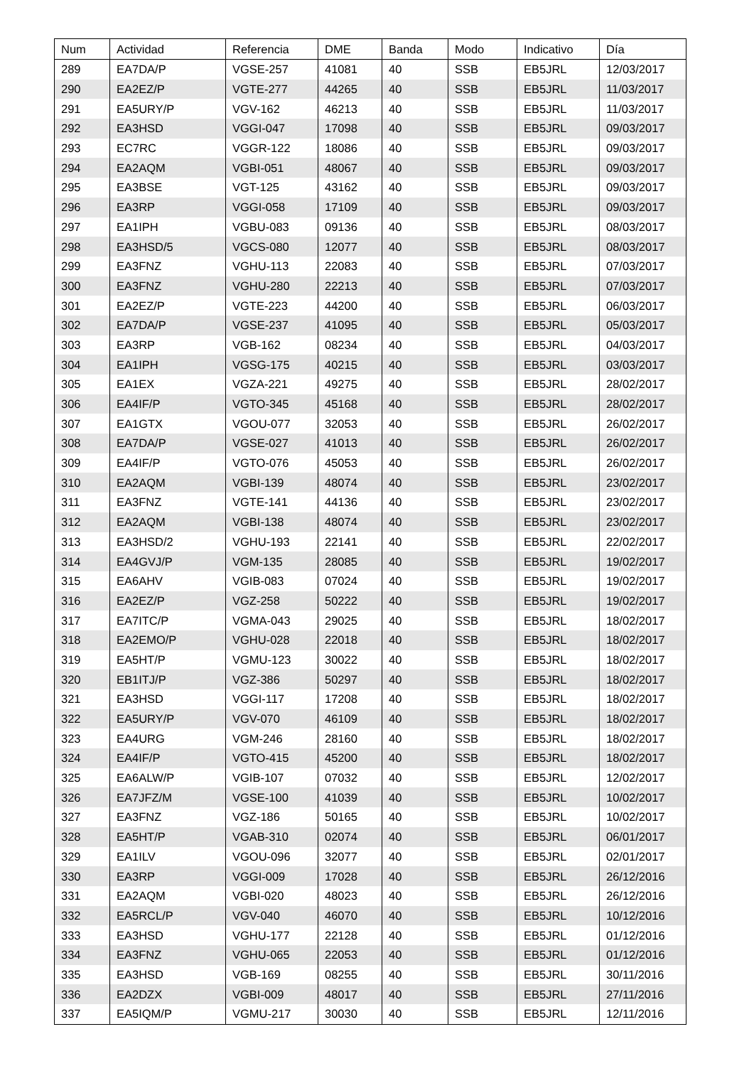| Num | Actividad | Referencia | DME | Banda | Modo | Indicativo | Día |
| --- | --- | --- | --- | --- | --- | --- | --- |
| 289 | EA7DA/P | VGSE-257 | 41081 | 40 | SSB | EB5JRL | 12/03/2017 |
| 290 | EA2EZ/P | VGTE-277 | 44265 | 40 | SSB | EB5JRL | 11/03/2017 |
| 291 | EA5URY/P | VGV-162 | 46213 | 40 | SSB | EB5JRL | 11/03/2017 |
| 292 | EA3HSD | VGGI-047 | 17098 | 40 | SSB | EB5JRL | 09/03/2017 |
| 293 | EC7RC | VGGR-122 | 18086 | 40 | SSB | EB5JRL | 09/03/2017 |
| 294 | EA2AQM | VGBI-051 | 48067 | 40 | SSB | EB5JRL | 09/03/2017 |
| 295 | EA3BSE | VGT-125 | 43162 | 40 | SSB | EB5JRL | 09/03/2017 |
| 296 | EA3RP | VGGI-058 | 17109 | 40 | SSB | EB5JRL | 09/03/2017 |
| 297 | EA1IPH | VGBU-083 | 09136 | 40 | SSB | EB5JRL | 08/03/2017 |
| 298 | EA3HSD/5 | VGCS-080 | 12077 | 40 | SSB | EB5JRL | 08/03/2017 |
| 299 | EA3FNZ | VGHU-113 | 22083 | 40 | SSB | EB5JRL | 07/03/2017 |
| 300 | EA3FNZ | VGHU-280 | 22213 | 40 | SSB | EB5JRL | 07/03/2017 |
| 301 | EA2EZ/P | VGTE-223 | 44200 | 40 | SSB | EB5JRL | 06/03/2017 |
| 302 | EA7DA/P | VGSE-237 | 41095 | 40 | SSB | EB5JRL | 05/03/2017 |
| 303 | EA3RP | VGB-162 | 08234 | 40 | SSB | EB5JRL | 04/03/2017 |
| 304 | EA1IPH | VGSG-175 | 40215 | 40 | SSB | EB5JRL | 03/03/2017 |
| 305 | EA1EX | VGZA-221 | 49275 | 40 | SSB | EB5JRL | 28/02/2017 |
| 306 | EA4IF/P | VGTO-345 | 45168 | 40 | SSB | EB5JRL | 28/02/2017 |
| 307 | EA1GTX | VGOU-077 | 32053 | 40 | SSB | EB5JRL | 26/02/2017 |
| 308 | EA7DA/P | VGSE-027 | 41013 | 40 | SSB | EB5JRL | 26/02/2017 |
| 309 | EA4IF/P | VGTO-076 | 45053 | 40 | SSB | EB5JRL | 26/02/2017 |
| 310 | EA2AQM | VGBI-139 | 48074 | 40 | SSB | EB5JRL | 23/02/2017 |
| 311 | EA3FNZ | VGTE-141 | 44136 | 40 | SSB | EB5JRL | 23/02/2017 |
| 312 | EA2AQM | VGBI-138 | 48074 | 40 | SSB | EB5JRL | 23/02/2017 |
| 313 | EA3HSD/2 | VGHU-193 | 22141 | 40 | SSB | EB5JRL | 22/02/2017 |
| 314 | EA4GVJ/P | VGM-135 | 28085 | 40 | SSB | EB5JRL | 19/02/2017 |
| 315 | EA6AHV | VGIB-083 | 07024 | 40 | SSB | EB5JRL | 19/02/2017 |
| 316 | EA2EZ/P | VGZ-258 | 50222 | 40 | SSB | EB5JRL | 19/02/2017 |
| 317 | EA7ITC/P | VGMA-043 | 29025 | 40 | SSB | EB5JRL | 18/02/2017 |
| 318 | EA2EMO/P | VGHU-028 | 22018 | 40 | SSB | EB5JRL | 18/02/2017 |
| 319 | EA5HT/P | VGMU-123 | 30022 | 40 | SSB | EB5JRL | 18/02/2017 |
| 320 | EB1ITJ/P | VGZ-386 | 50297 | 40 | SSB | EB5JRL | 18/02/2017 |
| 321 | EA3HSD | VGGI-117 | 17208 | 40 | SSB | EB5JRL | 18/02/2017 |
| 322 | EA5URY/P | VGV-070 | 46109 | 40 | SSB | EB5JRL | 18/02/2017 |
| 323 | EA4URG | VGM-246 | 28160 | 40 | SSB | EB5JRL | 18/02/2017 |
| 324 | EA4IF/P | VGTO-415 | 45200 | 40 | SSB | EB5JRL | 18/02/2017 |
| 325 | EA6ALW/P | VGIB-107 | 07032 | 40 | SSB | EB5JRL | 12/02/2017 |
| 326 | EA7JFZ/M | VGSE-100 | 41039 | 40 | SSB | EB5JRL | 10/02/2017 |
| 327 | EA3FNZ | VGZ-186 | 50165 | 40 | SSB | EB5JRL | 10/02/2017 |
| 328 | EA5HT/P | VGAB-310 | 02074 | 40 | SSB | EB5JRL | 06/01/2017 |
| 329 | EA1ILV | VGOU-096 | 32077 | 40 | SSB | EB5JRL | 02/01/2017 |
| 330 | EA3RP | VGGI-009 | 17028 | 40 | SSB | EB5JRL | 26/12/2016 |
| 331 | EA2AQM | VGBI-020 | 48023 | 40 | SSB | EB5JRL | 26/12/2016 |
| 332 | EA5RCL/P | VGV-040 | 46070 | 40 | SSB | EB5JRL | 10/12/2016 |
| 333 | EA3HSD | VGHU-177 | 22128 | 40 | SSB | EB5JRL | 01/12/2016 |
| 334 | EA3FNZ | VGHU-065 | 22053 | 40 | SSB | EB5JRL | 01/12/2016 |
| 335 | EA3HSD | VGB-169 | 08255 | 40 | SSB | EB5JRL | 30/11/2016 |
| 336 | EA2DZX | VGBI-009 | 48017 | 40 | SSB | EB5JRL | 27/11/2016 |
| 337 | EA5IQM/P | VGMU-217 | 30030 | 40 | SSB | EB5JRL | 12/11/2016 |